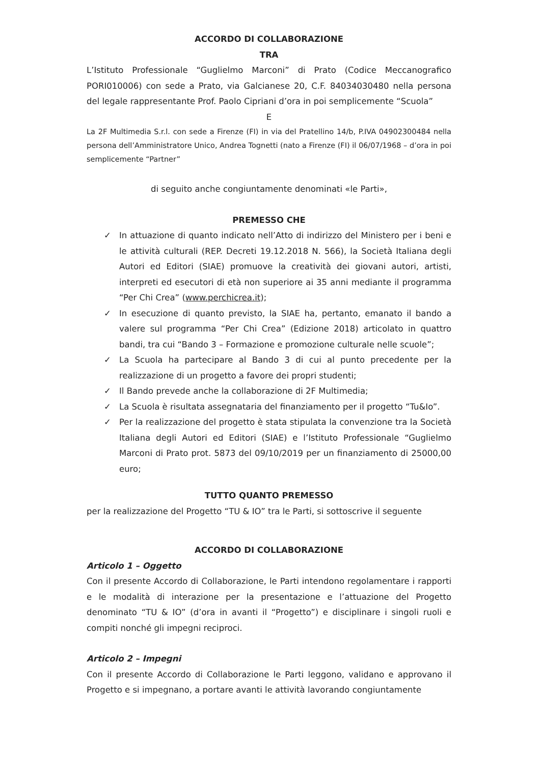ACCORDO DI COLLABORAZIONE
TRA
L’Istituto Professionale “Guglielmo Marconi” di Prato (Codice Meccanografico PORI010006) con sede a Prato, via Galcianese 20, C.F. 84034030480 nella persona del legale rappresentante Prof. Paolo Cipriani d’ora in poi semplicemente “Scuola”
E
La 2F Multimedia S.r.l. con sede a Firenze (FI) in via del Pratellino 14/b, P.IVA 04902300484 nella persona dell’Amministratore Unico, Andrea Tognetti (nato a Firenze (FI) il 06/07/1968 – d’ora in poi semplicemente “Partner”
di seguito anche congiuntamente denominati «le Parti»,
PREMESSO CHE
✓ In attuazione di quanto indicato nell’Atto di indirizzo del Ministero per i beni e le attività culturali (REP. Decreti 19.12.2018 N. 566), la Società Italiana degli Autori ed Editori (SIAE) promuove la creatività dei giovani autori, artisti, interpreti ed esecutori di età non superiore ai 35 anni mediante il programma “Per Chi Crea” (www.perchicrea.it);
✓ In esecuzione di quanto previsto, la SIAE ha, pertanto, emanato il bando a valere sul programma “Per Chi Crea” (Edizione 2018) articolato in quattro bandi, tra cui “Bando 3 – Formazione e promozione culturale nelle scuole”;
✓ La Scuola ha partecipare al Bando 3 di cui al punto precedente per la realizzazione di un progetto a favore dei propri studenti;
✓ Il Bando prevede anche la collaborazione di 2F Multimedia;
✓ La Scuola è risultata assegnataria del finanziamento per il progetto “Tu&Io”.
✓ Per la realizzazione del progetto è stata stipulata la convenzione tra la Società Italiana degli Autori ed Editori (SIAE) e l’Istituto Professionale “Guglielmo Marconi di Prato prot. 5873 del 09/10/2019 per un finanziamento di 25000,00 euro;
TUTTO QUANTO PREMESSO
per la realizzazione del Progetto “TU & IO” tra le Parti, si sottoscrive il seguente
ACCORDO DI COLLABORAZIONE
Articolo 1 – Oggetto
Con il presente Accordo di Collaborazione, le Parti intendono regolamentare i rapporti e le modalità di interazione per la presentazione e l’attuazione del Progetto denominato “TU & IO” (d’ora in avanti il “Progetto”) e disciplinare i singoli ruoli e compiti nonché gli impegni reciproci.
Articolo 2 – Impegni
Con il presente Accordo di Collaborazione le Parti leggono, validano e approvano il Progetto e si impegnano, a portare avanti le attività lavorando congiuntamente